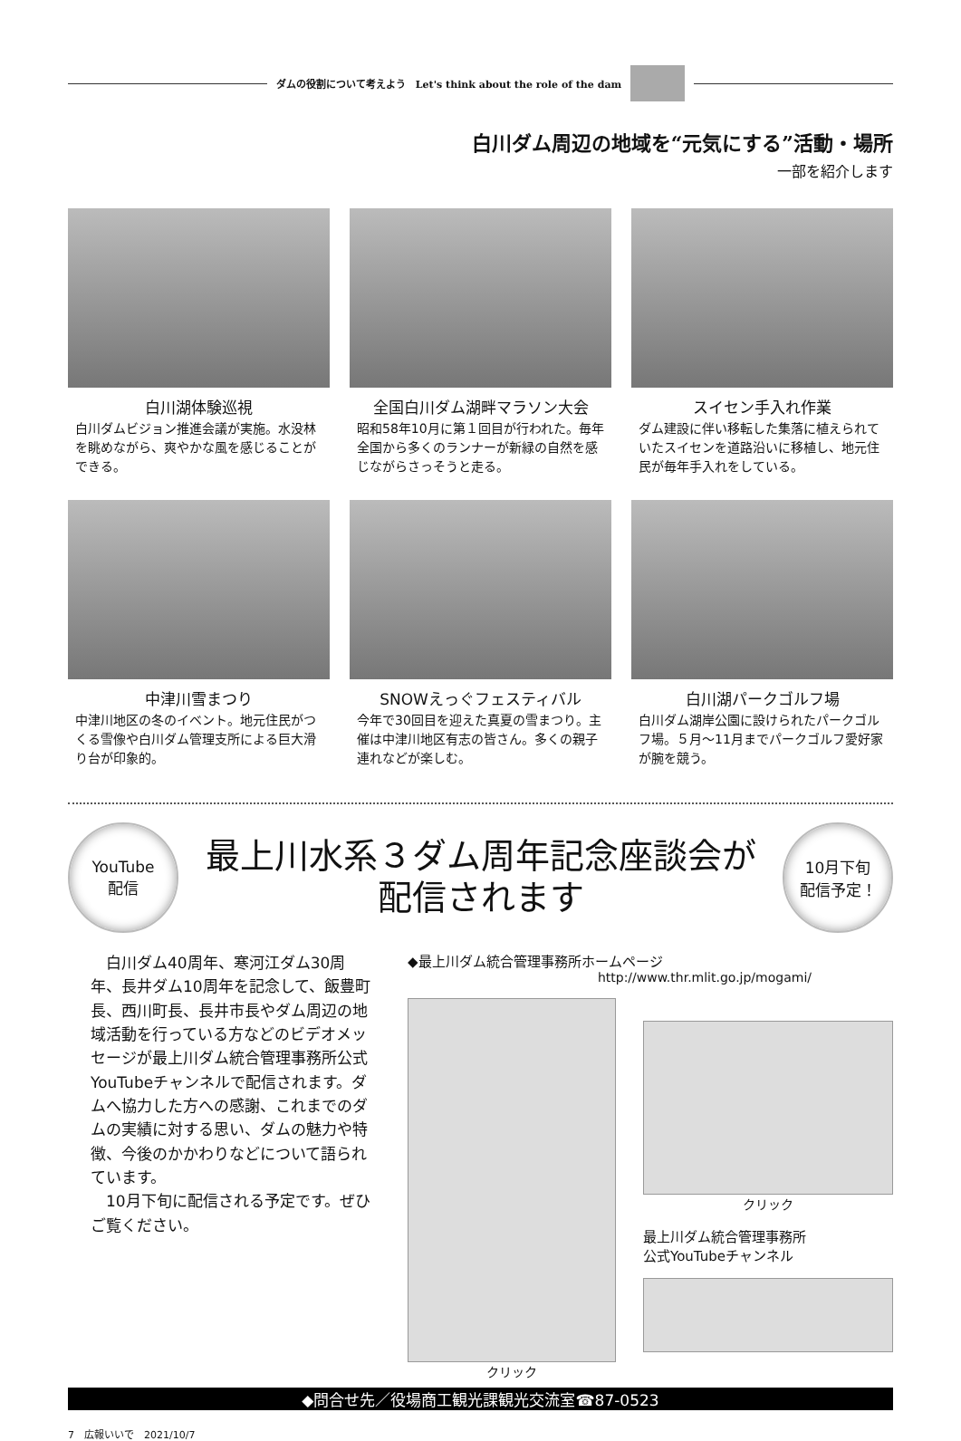ダムの役割について考えよう　Let's think about the role of the dam
白川ダム周辺の地域を“元気にする”活動・場所
一部を紹介します
白川湖体験巡視
白川ダムビジョン推進会議が実施。水没林を眺めながら、爽やかな風を感じることができる。
全国白川ダム湖畔マラソン大会
昭和58年10月に第１回目が行われた。毎年全国から多くのランナーが新緑の自然を感じながらさっそうと走る。
スイセン手入れ作業
ダム建設に伴い移転した集落に植えられていたスイセンを道路沿いに移植し、地元住民が毎年手入れをしている。
中津川雪まつり
中津川地区の冬のイベント。地元住民がつくる雪像や白川ダム管理支所による巨大滑り台が印象的。
SNOWえっぐフェスティバル
今年で30回目を迎えた真夏の雪まつり。主催は中津川地区有志の皆さん。多くの親子連れなどが楽しむ。
白川湖パークゴルフ場
白川ダム湖岸公園に設けられたパークゴルフ場。５月～11月までパークゴルフ愛好家が腕を競う。
YouTube
配信
最上川水系３ダム周年記念座談会が
配信されます
10月下旬
配信予定！
　白川ダム40周年、寒河江ダム30周年、長井ダム10周年を記念して、飯豊町長、西川町長、長井市長やダム周辺の地域活動を行っている方などのビデオメッセージが最上川ダム統合管理事務所公式YouTubeチャンネルで配信されます。ダムへ協力した方への感謝、これまでのダムの実績に対する思い、ダムの魅力や特徴、今後のかかわりなどについて語られています。
　10月下旬に配信される予定です。ぜひご覧ください。
◆最上川ダム統合管理事務所ホームページ
http://www.thr.mlit.go.jp/mogami/
クリック クリック
最上川ダム統合管理事務所
公式YouTubeチャンネル
◆問合せ先／役場商工観光課観光交流室☎87-0523
7　広報いいで　2021/10/7